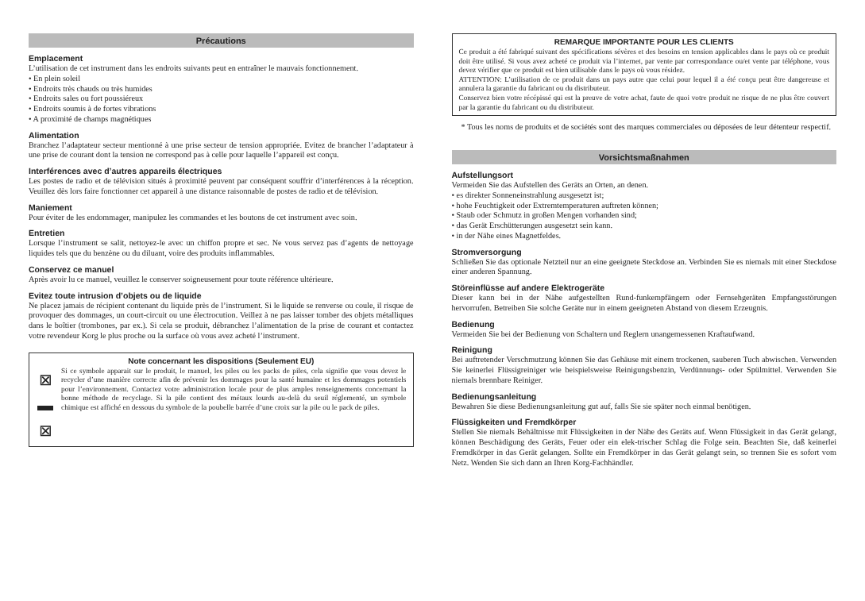Précautions
Emplacement
L’utilisation de cet instrument dans les endroits suivants peut en entraîner le mauvais fonctionnement.
• En plein soleil
• Endroits très chauds ou très humides
• Endroits sales ou fort poussiéreux
• Endroits soumis à de fortes vibrations
• A proximité de champs magnétiques
Alimentation
Branchez l’adaptateur secteur mentionné à une prise secteur de tension appropriée. Evitez de brancher l’adaptateur à une prise de courant dont la tension ne correspond pas à celle pour laquelle l’appareil est conçu.
Interférences avec d’autres appareils électriques
Les postes de radio et de télévision situés à proximité peuvent par conséquent souffrir d’interférences à la réception. Veuillez dès lors faire fonctionner cet appareil à une distance raisonnable de postes de radio et de télévision.
Maniement
Pour éviter de les endommager, manipulez les commandes et les boutons de cet instrument avec soin.
Entretien
Lorsque l’instrument se salit, nettoyez-le avec un chiffon propre et sec. Ne vous servez pas d’agents de nettoyage liquides tels que du benzène ou du diluant, voire des produits inflammables.
Conservez ce manuel
Après avoir lu ce manuel, veuillez le conserver soigneusement pour toute référence ultérieure.
Evitez toute intrusion d’objets ou de liquide
Ne placez jamais de récipient contenant du liquide près de l’instrument. Si le liquide se renverse ou coule, il risque de provoquer des dommages, un court-circuit ou une électrocution. Veillez à ne pas laisser tomber des objets métalliques dans le boîtier (trombones, par ex.). Si cela se produit, débranchez l’alimentation de la prise de courant et contactez votre revendeur Korg le plus proche ou la surface où vous avez acheté l’instrument.
Note concernant les dispositions (Seulement EU)
⊠
▬
⊠
Si ce symbole apparait sur le produit, le manuel, les piles ou les packs de piles, cela signifie que vous devez le recycler d’une manière correcte afin de prévenir les dommages pour la santé humaine et les dommages potentiels pour l’environnement. Contactez votre administration locale pour de plus amples renseignements concernant la bonne méthode de recyclage. Si la pile contient des métaux lourds au-delà du seuil réglementé, un symbole chimique est affiché en dessous du symbole de la poubelle barrée d’une croix sur la pile ou le pack de piles.
REMARQUE IMPORTANTE POUR LES CLIENTS
Ce produit a été fabriqué suivant des spécifications sévères et des besoins en tension applicables dans le pays où ce produit doit être utilisé. Si vous avez acheté ce produit via l’internet, par vente par correspondance ou/et vente par téléphone, vous devez vérifier que ce produit est bien utilisable dans le pays où vous résidez.
ATTENTION: L’utilisation de ce produit dans un pays autre que celui pour lequel il a été conçu peut être dangereuse et annulera la garantie du fabricant ou du distributeur.
Conservez bien votre récépissé qui est la preuve de votre achat, faute de quoi votre produit ne risque de ne plus être couvert par la garantie du fabricant ou du distributeur.
* Tous les noms de produits et de sociétés sont des marques commerciales ou déposées de leur détenteur respectif.
Vorsichtsmaßnahmen
Aufstellungsort
Vermeiden Sie das Aufstellen des Geräts an Orten, an denen.
• es direkter Sonneneinstrahlung ausgesetzt ist;
• hohe Feuchtigkeit oder Extremtemperaturen auftreten können;
• Staub oder Schmutz in großen Mengen vorhanden sind;
• das Gerät Erschütterungen ausgesetzt sein kann.
• in der Nähe eines Magnetfeldes.
Stromversorgung
Schließen Sie das optionale Netzteil nur an eine geeignete Steckdose an. Verbinden Sie es niemals mit einer Steckdose einer anderen Spannung.
Störeinflüsse auf andere Elektrogeräte
Dieser kann bei in der Nähe aufgestellten Rund-funkempfängern oder Fernsehgeräten Empfangsstörungen hervorrufen. Betreiben Sie solche Geräte nur in einem geeigneten Abstand von diesem Erzeugnis.
Bedienung
Vermeiden Sie bei der Bedienung von Schaltern und Reglern unangemessenen Kraftaufwand.
Reinigung
Bei auftretender Verschmutzung können Sie das Gehäuse mit einem trockenen, sauberen Tuch abwischen. Verwenden Sie keinerlei Flüssigreiniger wie beispielsweise Reinigungsbenzin, Verdünnungs- oder Spülmittel. Verwenden Sie niemals brennbare Reiniger.
Bedienungsanleitung
Bewahren Sie diese Bedienungsanleitung gut auf, falls Sie sie später noch einmal benötigen.
Flüssigkeiten und Fremdkörper
Stellen Sie niemals Behältnisse mit Flüssigkeiten in der Nähe des Geräts auf. Wenn Flüssigkeit in das Gerät gelangt, können Beschädigung des Geräts, Feuer oder ein elek-trischer Schlag die Folge sein. Beachten Sie, daß keinerlei Fremdkörper in das Gerät gelangen. Sollte ein Fremdkörper in das Gerät gelangt sein, so trennen Sie es sofort vom Netz. Wenden Sie sich dann an Ihren Korg-Fachhändler.